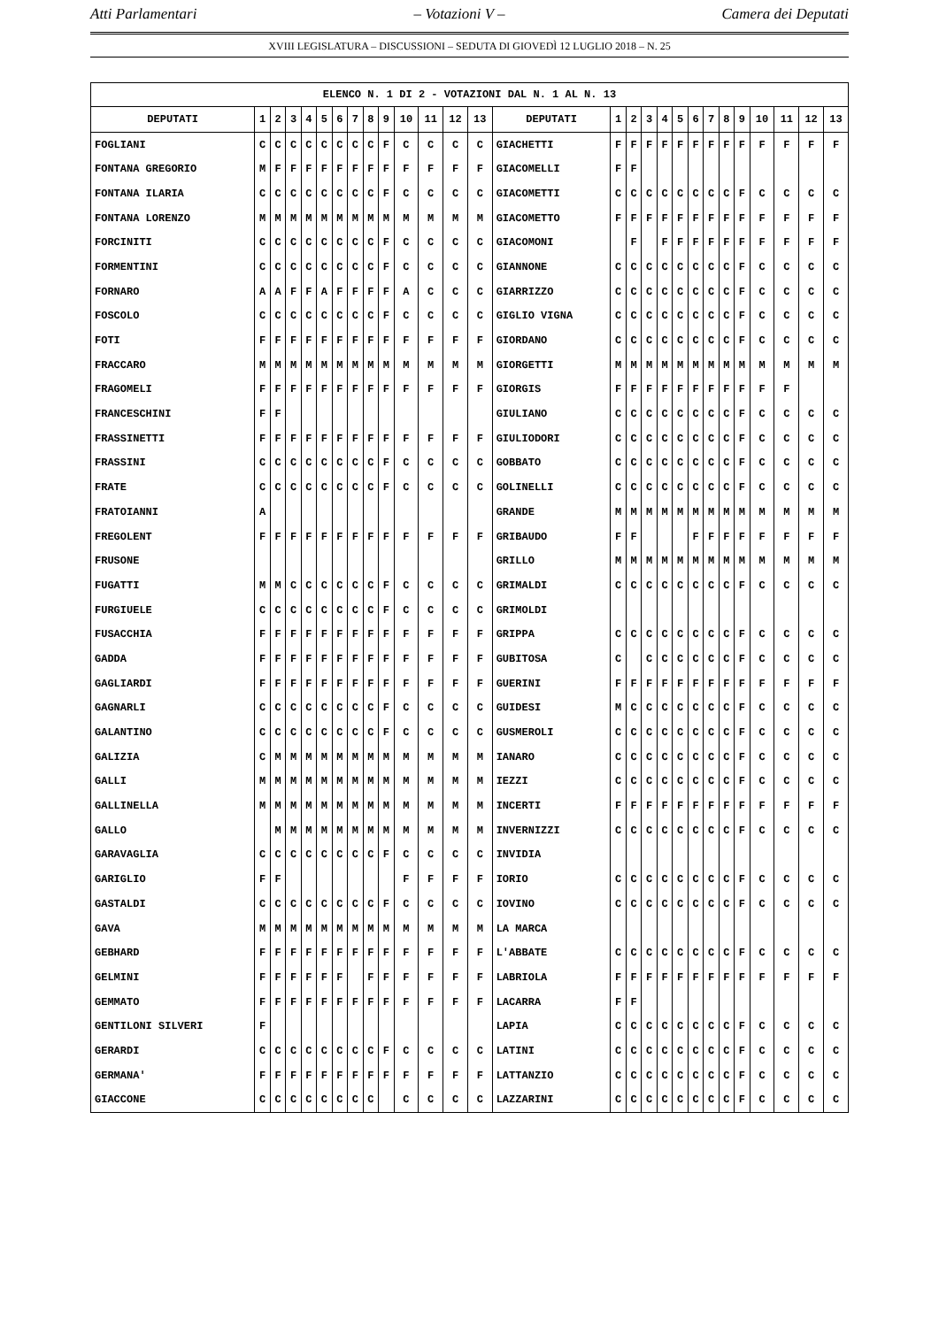Atti Parlamentari – Votazioni V – Camera dei Deputati
XVIII LEGISLATURA – DISCUSSIONI – SEDUTA DI GIOVEDÌ 12 LUGLIO 2018 – N. 25
| ELENCO N. 1 DI 2 - VOTAZIONI DAL N. 1 AL N. 13 | | | | | | | | | | | | | | | | | | | | | | | | | | | |
| DEPUTATI | 1 | 2 | 3 | 4 | 5 | 6 | 7 | 8 | 9 | 10 | 11 | 12 | 13 | DEPUTATI | 1 | 2 | 3 | 4 | 5 | 6 | 7 | 8 | 9 | 10 | 11 | 12 | 13 |
| FOGLIANI | C | C | C | C | C | C | C | C | F | C | C | C | C | GIACHETTI | F | F | F | F | F | F | F | F | F | F | F | F | F |
| FONTANA GREGORIO | M | F | F | F | F | F | F | F | F | F | F | F | F | GIACOMELLI | F | F | | | | | | | | | | | |
| FONTANA ILARIA | C | C | C | C | C | C | C | C | F | C | C | C | C | GIACOMETTI | C | C | C | C | C | C | C | C | F | C | C | C | C |
| FONTANA LORENZO | M | M | M | M | M | M | M | M | M | M | M | M | M | GIACOMETTO | F | F | F | F | F | F | F | F | F | F | F | F | F |
| FORCINITI | C | C | C | C | C | C | C | C | F | C | C | C | C | GIACOMONI | | F | | F | F | F | F | F | F | F | F | F | F |
| FORMENTINI | C | C | C | C | C | C | C | C | F | C | C | C | C | GIANNONE | C | C | C | C | C | C | C | C | F | C | C | C | C |
| FORNARO | A | A | F | F | A | F | F | F | F | A | C | C | C | GIARRIZZO | C | C | C | C | C | C | C | C | F | C | C | C | C |
| FOSCOLO | C | C | C | C | C | C | C | C | F | C | C | C | C | GIGLIO VIGNA | C | C | C | C | C | C | C | C | F | C | C | C | C |
| FOTI | F | F | F | F | F | F | F | F | F | F | F | F | F | GIORDANO | C | C | C | C | C | C | C | C | F | C | C | C | C |
| FRACCARO | M | M | M | M | M | M | M | M | M | M | M | M | M | GIORGETTI | M | M | M | M | M | M | M | M | M | M | M | M | M |
| FRAGOMELI | F | F | F | F | F | F | F | F | F | F | F | F | F | GIORGIS | F | F | F | F | F | F | F | F | F | F | F | | |
| FRANCESCHINI | F | F | | | | | | | | | | | | GIULIANO | C | C | C | C | C | C | C | C | F | C | C | C | C |
| FRASSINETTI | F | F | F | F | F | F | F | F | F | F | F | F | F | GIULIODORI | C | C | C | C | C | C | C | C | F | C | C | C | C |
| FRASSINI | C | C | C | C | C | C | C | C | F | C | C | C | C | GOBBATO | C | C | C | C | C | C | C | C | F | C | C | C | C |
| FRATE | C | C | C | C | C | C | C | C | F | C | C | C | C | GOLINELLI | C | C | C | C | C | C | C | C | F | C | C | C | C |
| FRATOIANNI | A | | | | | | | | | | | | | GRANDE | M | M | M | M | M | M | M | M | M | M | M | M | M |
| FREGOLENT | F | F | F | F | F | F | F | F | F | F | F | F | F | GRIBAUDO | F | F | | | | F | F | F | F | F | F | F | F |
| FRUSONE | | | | | | | | | | | | | | GRILLO | M | M | M | M | M | M | M | M | M | M | M | M | M |
| FUGATTI | M | M | C | C | C | C | C | C | F | C | C | C | C | GRIMALDI | C | C | C | C | C | C | C | C | F | C | C | C | C |
| FURGIUELE | C | C | C | C | C | C | C | C | F | C | C | C | C | GRIMOLDI | | | | | | | | | | | | | |
| FUSACCHIA | F | F | F | F | F | F | F | F | F | F | F | F | F | GRIPPA | C | C | C | C | C | C | C | C | F | C | C | C | C |
| GADDA | F | F | F | F | F | F | F | F | F | F | F | F | F | GUBITOSA | C | | C | C | C | C | C | C | F | C | C | C | C |
| GAGLIARDI | F | F | F | F | F | F | F | F | F | F | F | F | F | GUERINI | F | F | F | F | F | F | F | F | F | F | F | F | F |
| GAGNARLI | C | C | C | C | C | C | C | C | F | C | C | C | C | GUIDESI | M | C | C | C | C | C | C | C | F | C | C | C | C |
| GALANTINO | C | C | C | C | C | C | C | C | F | C | C | C | C | GUSMEROLI | C | C | C | C | C | C | C | C | F | C | C | C | C |
| GALIZIA | C | M | M | M | M | M | M | M | M | M | M | M | M | IANARO | C | C | C | C | C | C | C | C | F | C | C | C | C |
| GALLI | M | M | M | M | M | M | M | M | M | M | M | M | M | IEZZI | C | C | C | C | C | C | C | C | F | C | C | C | C |
| GALLINELLA | M | M | M | M | M | M | M | M | M | M | M | M | M | INCERTI | F | F | F | F | F | F | F | F | F | F | F | F | F |
| GALLO | | M | M | M | M | M | M | M | M | M | M | M | M | INVERNIZZI | C | C | C | C | C | C | C | C | F | C | C | C | C |
| GARAVAGLIA | C | C | C | C | C | C | C | C | F | C | C | C | C | INVIDIA | | | | | | | | | | | | | |
| GARIGLIO | F | F | | | | | | | | F | F | F | F | IORIO | C | C | C | C | C | C | C | C | F | C | C | C | C |
| GASTALDI | C | C | C | C | C | C | C | C | F | C | C | C | C | IOVINO | C | C | C | C | C | C | C | C | F | C | C | C | C |
| GAVA | M | M | M | M | M | M | M | M | M | M | M | M | M | LA MARCA | | | | | | | | | | | | | |
| GEBHARD | F | F | F | F | F | F | F | F | F | F | F | F | F | L'ABBATE | C | C | C | C | C | C | C | C | F | C | C | C | C |
| GELMINI | F | F | F | F | F | F | | F | F | F | F | F | F | LABRIOLA | F | F | F | F | F | F | F | F | F | F | F | F | F |
| GEMMATO | F | F | F | F | F | F | F | F | F | F | F | F | F | LACARRA | F | F | | | | | | | | | | | |
| GENTILONI SILVERI | F | | | | | | | | | | | | | LAPIA | C | C | C | C | C | C | C | C | F | C | C | C | C |
| GERARDI | C | C | C | C | C | C | C | C | F | C | C | C | C | LATINI | C | C | C | C | C | C | C | C | F | C | C | C | C |
| GERMANA' | F | F | F | F | F | F | F | F | F | F | F | F | F | LATTANZIO | C | C | C | C | C | C | C | C | F | C | C | C | C |
| GIACCONE | C | C | C | C | C | C | C | C | | C | C | C | C | LAZZARINI | C | C | C | C | C | C | C | C | F | C | C | C | C |